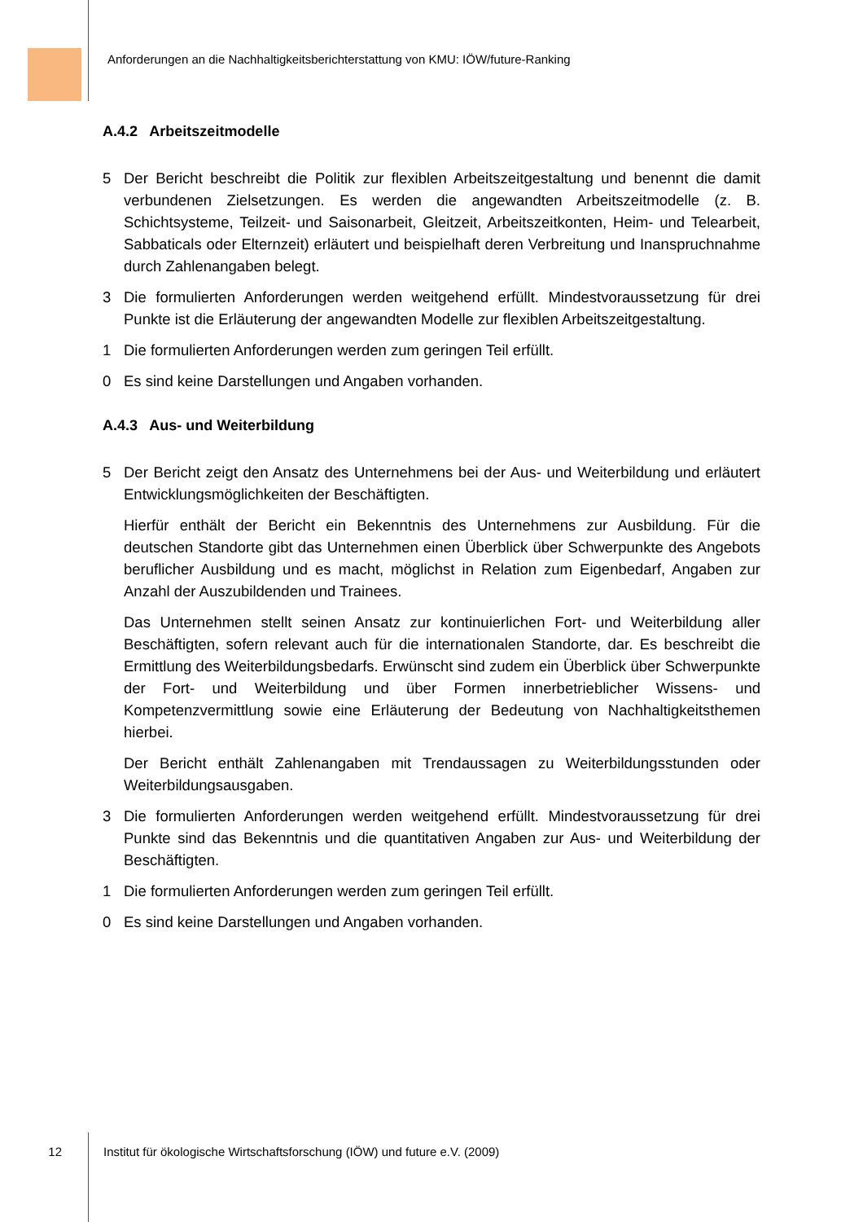Anforderungen an die Nachhaltigkeitsberichterstattung von KMU: IÖW/future-Ranking
A.4.2 Arbeitszeitmodelle
5 Der Bericht beschreibt die Politik zur flexiblen Arbeitszeitgestaltung und benennt die damit verbundenen Zielsetzungen. Es werden die angewandten Arbeitszeitmodelle (z. B. Schichtsysteme, Teilzeit- und Saisonarbeit, Gleitzeit, Arbeitszeitkonten, Heim- und Telearbeit, Sabbaticals oder Elternzeit) erläutert und beispielhaft deren Verbreitung und Inanspruchnahme durch Zahlenangaben belegt.
3 Die formulierten Anforderungen werden weitgehend erfüllt. Mindestvoraussetzung für drei Punkte ist die Erläuterung der angewandten Modelle zur flexiblen Arbeitszeitgestaltung.
1 Die formulierten Anforderungen werden zum geringen Teil erfüllt.
0 Es sind keine Darstellungen und Angaben vorhanden.
A.4.3 Aus- und Weiterbildung
5 Der Bericht zeigt den Ansatz des Unternehmens bei der Aus- und Weiterbildung und erläutert Entwicklungsmöglichkeiten der Beschäftigten.
Hierfür enthält der Bericht ein Bekenntnis des Unternehmens zur Ausbildung. Für die deutschen Standorte gibt das Unternehmen einen Überblick über Schwerpunkte des Angebots beruflicher Ausbildung und es macht, möglichst in Relation zum Eigenbedarf, Angaben zur Anzahl der Auszubildenden und Trainees.
Das Unternehmen stellt seinen Ansatz zur kontinuierlichen Fort- und Weiterbildung aller Beschäftigten, sofern relevant auch für die internationalen Standorte, dar. Es beschreibt die Ermittlung des Weiterbildungsbedarfs. Erwünscht sind zudem ein Überblick über Schwerpunkte der Fort- und Weiterbildung und über Formen innerbetrieblicher Wissens- und Kompetenzvermittlung sowie eine Erläuterung der Bedeutung von Nachhaltigkeitsthemen hierbei.
Der Bericht enthält Zahlenangaben mit Trendaussagen zu Weiterbildungsstunden oder Weiterbildungsausgaben.
3 Die formulierten Anforderungen werden weitgehend erfüllt. Mindestvoraussetzung für drei Punkte sind das Bekenntnis und die quantitativen Angaben zur Aus- und Weiterbildung der Beschäftigten.
1 Die formulierten Anforderungen werden zum geringen Teil erfüllt.
0 Es sind keine Darstellungen und Angaben vorhanden.
12 Institut für ökologische Wirtschaftsforschung (IÖW) und future e.V. (2009)